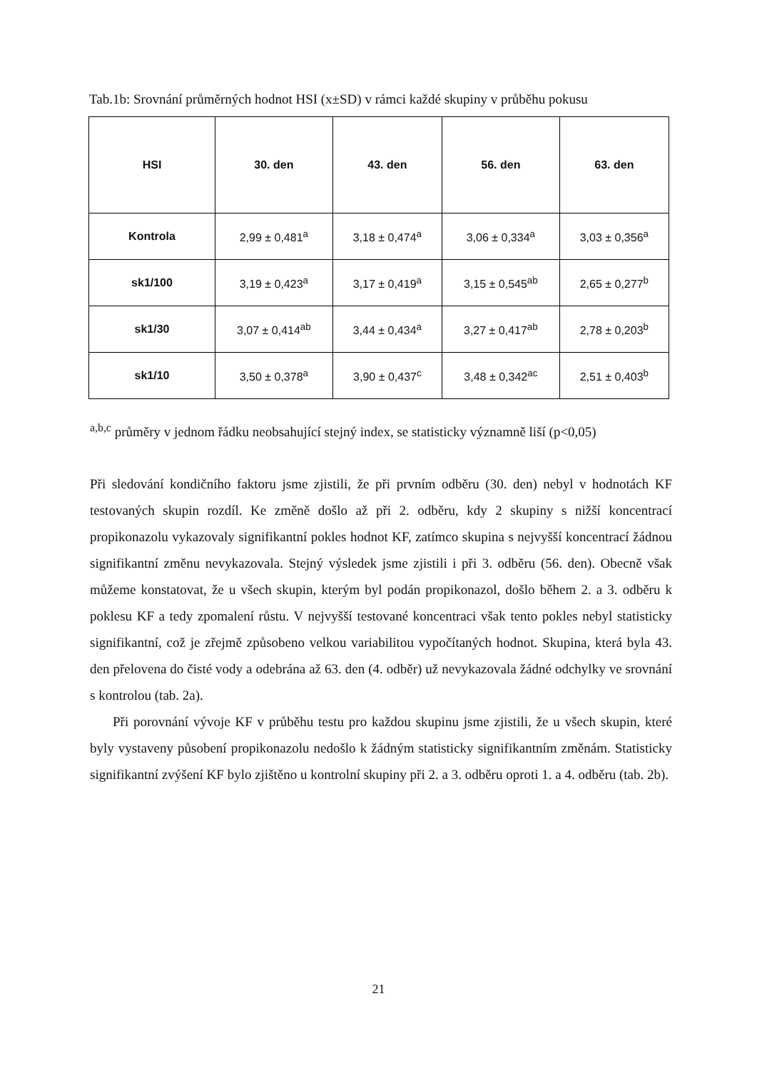Tab.1b: Srovnání průměrných hodnot HSI (x±SD) v rámci každé skupiny v průběhu pokusu
| HSI | 30. den | 43. den | 56. den | 63. den |
| --- | --- | --- | --- | --- |
| Kontrola | 2,99 ± 0,481<sup>a</sup> | 3,18 ± 0,474<sup>a</sup> | 3,06 ± 0,334<sup>a</sup> | 3,03 ± 0,356<sup>a</sup> |
| sk1/100 | 3,19 ± 0,423<sup>a</sup> | 3,17 ± 0,419<sup>a</sup> | 3,15 ± 0,545<sup>ab</sup> | 2,65 ± 0,277<sup>b</sup> |
| sk1/30 | 3,07 ± 0,414<sup>ab</sup> | 3,44 ± 0,434<sup>a</sup> | 3,27 ± 0,417<sup>ab</sup> | 2,78 ± 0,203<sup>b</sup> |
| sk1/10 | 3,50 ± 0,378<sup>a</sup> | 3,90 ± 0,437<sup>c</sup> | 3,48 ± 0,342<sup>ac</sup> | 2,51 ± 0,403<sup>b</sup> |
<sup>a,b,c</sup> průměry v jednom řádku neobsahující stejný index, se statisticky významně liší (p<0,05)
Při sledování kondičního faktoru jsme zjistili, že při prvním odběru (30. den) nebyl v hodnotách KF testovaných skupin rozdíl. Ke změně došlo až při 2. odběru, kdy 2 skupiny s nižší koncentrací propikonazolu vykazovaly signifikantní pokles hodnot KF, zatímco skupina s nejvyšší koncentrací žádnou signifikantní změnu nevykazovala. Stejný výsledek jsme zjistili i při 3. odběru (56. den). Obecně však můžeme konstatovat, že u všech skupin, kterým byl podán propikonazol, došlo během 2. a 3. odběru k poklesu KF a tedy zpomalení růstu. V nejvyšší testované koncentraci však tento pokles nebyl statisticky signifikantní, což je zřejmě způsobeno velkou variabilitou vypočítaných hodnot. Skupina, která byla 43. den přelovena do čisté vody a odebrána až 63. den (4. odběr) už nevykazovala žádné odchylky ve srovnání s kontrolou (tab. 2a).
Při porovnání vývoje KF v průběhu testu pro každou skupinu jsme zjistili, že u všech skupin, které byly vystaveny působení propikonazolu nedošlo k žádným statisticky signifikantním změnám. Statisticky signifikantní zvýšení KF bylo zjištěno u kontrolní skupiny při 2. a 3. odběru oproti 1. a 4. odběru (tab. 2b).
21